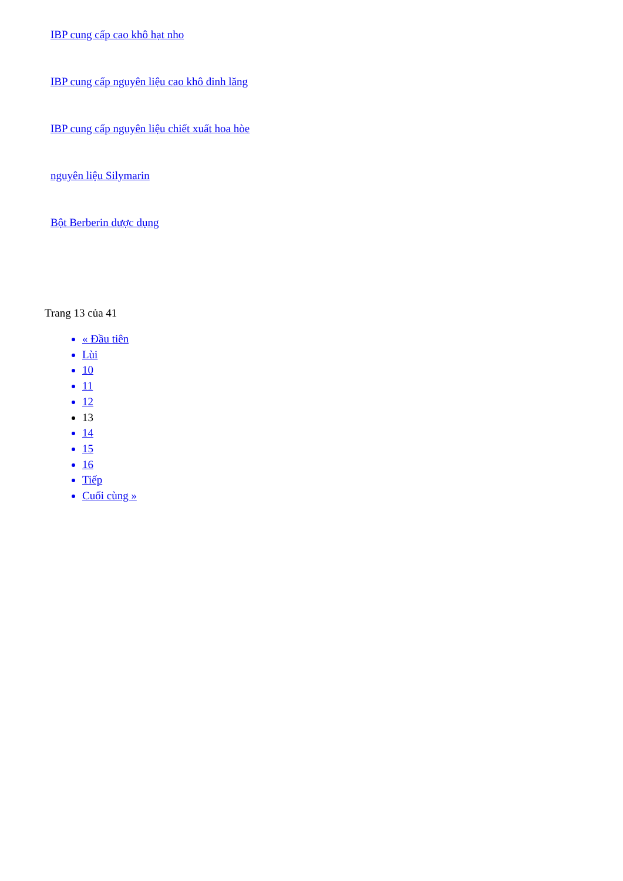IBP cung cấp cao khô hạt nho
IBP cung cấp nguyên liệu cao khô đinh lăng
IBP cung cấp nguyên liệu chiết xuất hoa hòe
nguyên liệu Silymarin
Bột Berberin dược dụng
Trang 13 của 41
« Đầu tiên
Lùi
10
11
12
13
14
15
16
Tiếp
Cuối cùng »